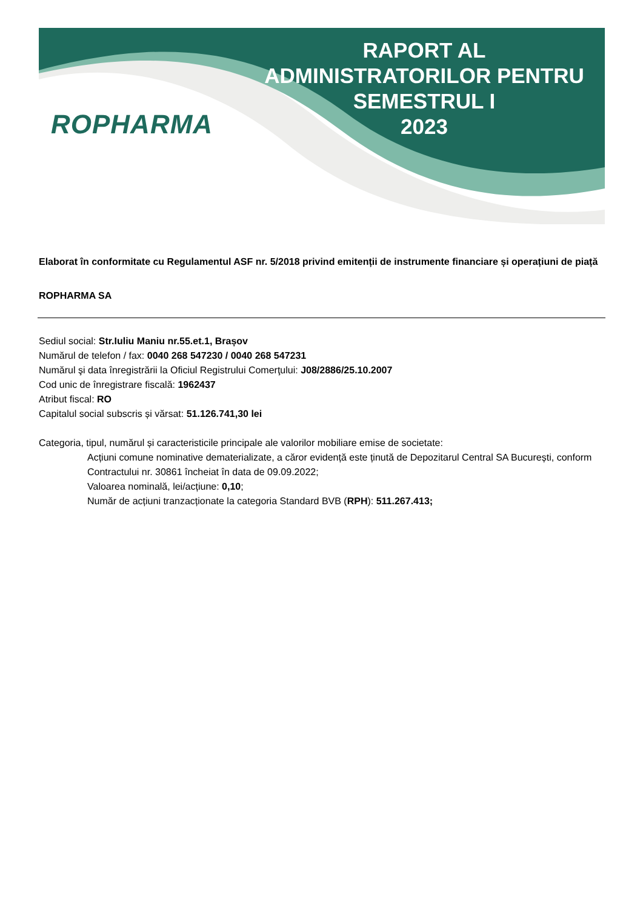ROPHARMA
RAPORT AL
ADMINISTRATORILOR PENTRU
SEMESTRUL I
2023
Elaborat în conformitate cu Regulamentul ASF nr. 5/2018 privind emitenții de instrumente financiare și operațiuni de piață
ROPHARMA SA
Sediul social: Str.Iuliu Maniu nr.55.et.1, Brașov
Numărul de telefon / fax: 0040 268 547230 / 0040 268 547231
Numărul şi data înregistrării la Oficiul Registrului Comerţului: J08/2886/25.10.2007
Cod unic de înregistrare fiscală: 1962437
Atribut fiscal: RO
Capitalul social subscris și vărsat: 51.126.741,30 lei
Categoria, tipul, numărul și caracteristicile principale ale valorilor mobiliare emise de societate:
Acțiuni comune nominative dematerializate, a căror evidență este ținută de Depozitarul Central SA București, conform Contractului nr. 30861 încheiat în data de 09.09.2022;
Valoarea nominală, lei/acțiune: 0,10;
Număr de acțiuni tranzacționate la categoria Standard BVB (RPH): 511.267.413;